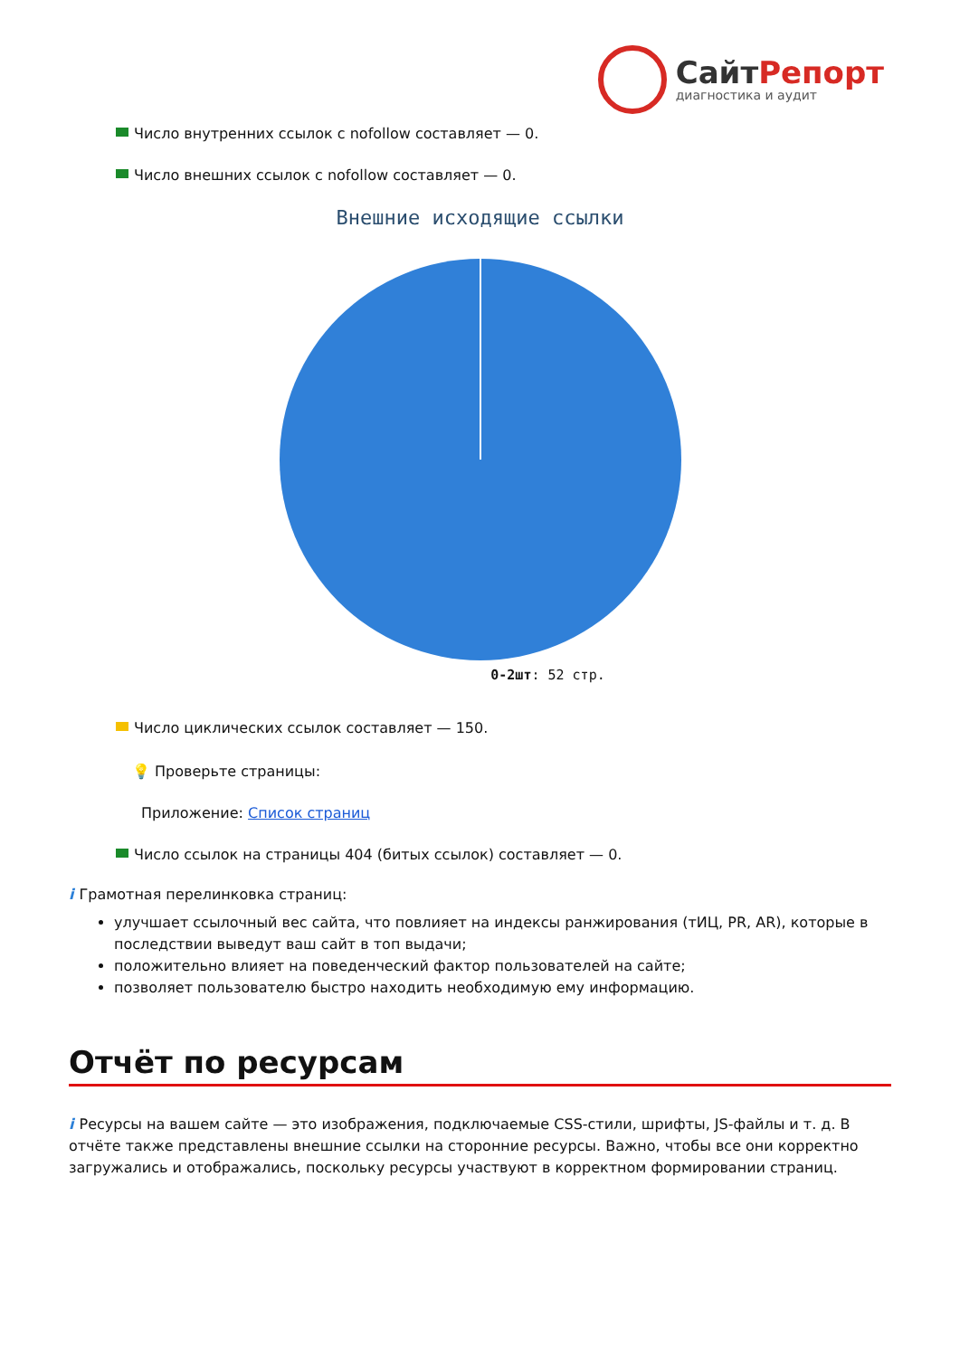СайтРепорт
диагностика и аудит
Число внутренних ссылок с nofollow составляет — 0.
Число внешних ссылок с nofollow составляет — 0.
Внешние исходящие ссылки
0-2шт: 52 стр.
Число циклических ссылок составляет — 150.
💡 Проверьте страницы:
Приложение: Список страниц
Число ссылок на страницы 404 (битых ссылок) составляет — 0.
i Грамотная перелинковка страниц:
улучшает ссылочный вес сайта, что повлияет на индексы ранжирования (тИЦ, PR, AR), которые в последствии выведут ваш сайт в топ выдачи;
положительно влияет на поведенческий фактор пользователей на сайте;
позволяет пользователю быстро находить необходимую ему информацию.
Отчёт по ресурсам
i Ресурсы на вашем сайте — это изображения, подключаемые CSS-стили, шрифты, JS-файлы и т. д. В отчёте также представлены внешние ссылки на сторонние ресурсы. Важно, чтобы все они корректно загружались и отображались, поскольку ресурсы участвуют в корректном формировании страниц.